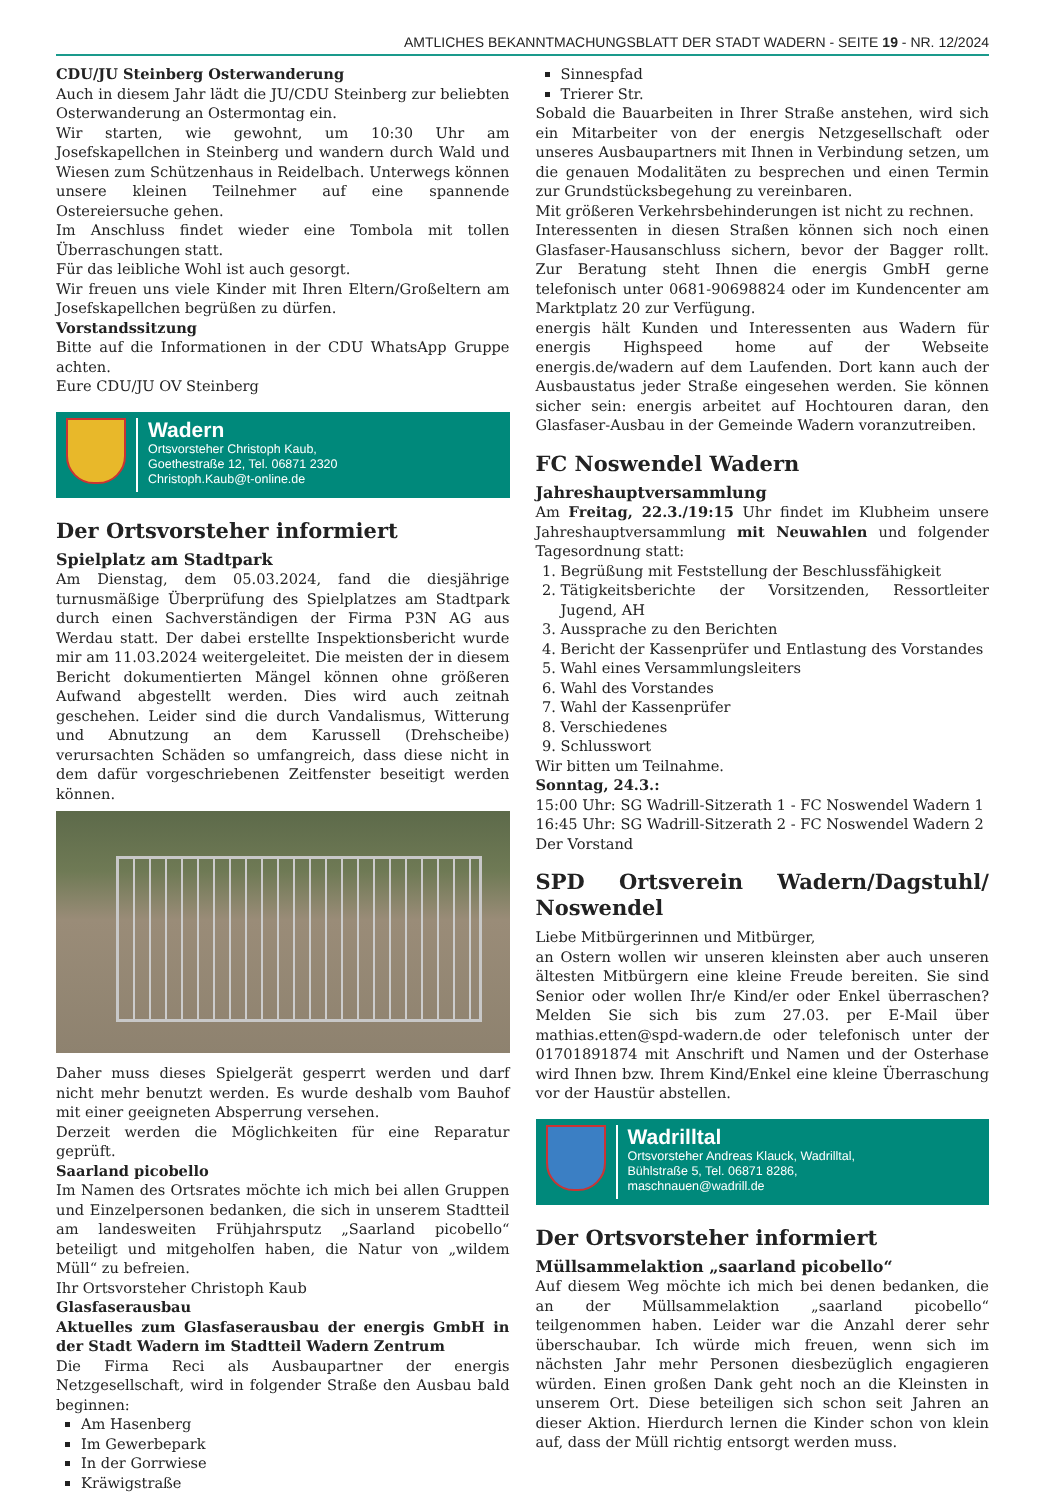AMTLICHES BEKANNTMACHUNGSBLATT DER STADT WADERN - SEITE 19 - NR. 12/2024
CDU/JU Steinberg Osterwanderung
Auch in diesem Jahr lädt die JU/CDU Steinberg zur beliebten Osterwanderung an Ostermontag ein.
Wir starten, wie gewohnt, um 10:30 Uhr am Josefskapellchen in Steinberg und wandern durch Wald und Wiesen zum Schützenhaus in Reidelbach. Unterwegs können unsere kleinen Teilnehmer auf eine spannende Ostereiersuche gehen.
Im Anschluss findet wieder eine Tombola mit tollen Überraschungen statt.
Für das leibliche Wohl ist auch gesorgt.
Wir freuen uns viele Kinder mit Ihren Eltern/Großeltern am Josefskapellchen begrüßen zu dürfen.
Vorstandssitzung
Bitte auf die Informationen in der CDU WhatsApp Gruppe achten.
Eure CDU/JU OV Steinberg
Wadern
Ortsvorsteher Christoph Kaub,
Goethestraße 12, Tel. 06871 2320
Christoph.Kaub@t-online.de
Der Ortsvorsteher informiert
Spielplatz am Stadtpark
Am Dienstag, dem 05.03.2024, fand die diesjährige turnusmäßige Überprüfung des Spielplatzes am Stadtpark durch einen Sachverständigen der Firma P3N AG aus Werdau statt. Der dabei erstellte Inspektionsbericht wurde mir am 11.03.2024 weitergeleitet. Die meisten der in diesem Bericht dokumentierten Mängel können ohne größeren Aufwand abgestellt werden. Dies wird auch zeitnah geschehen. Leider sind die durch Vandalismus, Witterung und Abnutzung an dem Karussell (Drehscheibe) verursachten Schäden so umfangreich, dass diese nicht in dem dafür vorgeschriebenen Zeitfenster beseitigt werden können.
Daher muss dieses Spielgerät gesperrt werden und darf nicht mehr benutzt werden. Es wurde deshalb vom Bauhof mit einer geeigneten Absperrung versehen.
Derzeit werden die Möglichkeiten für eine Reparatur geprüft.
Saarland picobello
Im Namen des Ortsrates möchte ich mich bei allen Gruppen und Einzelpersonen bedanken, die sich in unserem Stadtteil am landesweiten Frühjahrsputz „Saarland picobello“ beteiligt und mitgeholfen haben, die Natur von „wildem Müll“ zu befreien.
Ihr Ortsvorsteher Christoph Kaub
Glasfaserausbau
Aktuelles zum Glasfaserausbau der energis GmbH in der Stadt Wadern im Stadtteil Wadern Zentrum
Die Firma Reci als Ausbaupartner der energis Netzgesellschaft, wird in folgender Straße den Ausbau bald beginnen:
Am Hasenberg
Im Gewerbepark
In der Gorrwiese
Kräwigstraße
Sinnespfad
Trierer Str.
Sobald die Bauarbeiten in Ihrer Straße anstehen, wird sich ein Mitarbeiter von der energis Netzgesellschaft oder unseres Ausbaupartners mit Ihnen in Verbindung setzen, um die genauen Modalitäten zu besprechen und einen Termin zur Grundstücksbegehung zu vereinbaren.
Mit größeren Verkehrsbehinderungen ist nicht zu rechnen.
Interessenten in diesen Straßen können sich noch einen Glasfaser-Hausanschluss sichern, bevor der Bagger rollt. Zur Beratung steht Ihnen die energis GmbH gerne telefonisch unter 0681-90698824 oder im Kundencenter am Marktplatz 20 zur Verfügung.
energis hält Kunden und Interessenten aus Wadern für energis Highspeed home auf der Webseite energis.de/wadern auf dem Laufenden. Dort kann auch der Ausbaustatus jeder Straße eingesehen werden. Sie können sicher sein: energis arbeitet auf Hochtouren daran, den Glasfaser-Ausbau in der Gemeinde Wadern voranzutreiben.
FC Noswendel Wadern
Jahreshauptversammlung
Am Freitag, 22.3./19:15 Uhr findet im Klubheim unsere Jahreshauptversammlung mit Neuwahlen und folgender Tagesordnung statt:
1. Begrüßung mit Feststellung der Beschlussfähigkeit
2. Tätigkeitsberichte der Vorsitzenden, Ressortleiter Jugend, AH
3. Aussprache zu den Berichten
4. Bericht der Kassenprüfer und Entlastung des Vorstandes
5. Wahl eines Versammlungsleiters
6. Wahl des Vorstandes
7. Wahl der Kassenprüfer
8. Verschiedenes
9. Schlusswort
Wir bitten um Teilnahme.
Sonntag, 24.3.:
15:00 Uhr: SG Wadrill-Sitzerath 1 - FC Noswendel Wadern 1
16:45 Uhr: SG Wadrill-Sitzerath 2 - FC Noswendel Wadern 2
Der Vorstand
SPD Ortsverein Wadern/Dagstuhl/ Noswendel
Liebe Mitbürgerinnen und Mitbürger,
an Ostern wollen wir unseren kleinsten aber auch unseren ältesten Mitbürgern eine kleine Freude bereiten. Sie sind Senior oder wollen Ihr/e Kind/er oder Enkel überraschen? Melden Sie sich bis zum 27.03. per E-Mail über mathias.etten@spd-wadern.de oder telefonisch unter der 01701891874 mit Anschrift und Namen und der Osterhase wird Ihnen bzw. Ihrem Kind/Enkel eine kleine Überraschung vor der Haustür abstellen.
Wadrilltal
Ortsvorsteher Andreas Klauck, Wadrilltal,
Bühlstraße 5, Tel. 06871 8286,
maschnauen@wadrill.de
Der Ortsvorsteher informiert
Müllsammelaktion „saarland picobello“
Auf diesem Weg möchte ich mich bei denen bedanken, die an der Müllsammelaktion „saarland picobello“ teilgenommen haben. Leider war die Anzahl derer sehr überschaubar. Ich würde mich freuen, wenn sich im nächsten Jahr mehr Personen diesbezüglich engagieren würden. Einen großen Dank geht noch an die Kleinsten in unserem Ort. Diese beteiligen sich schon seit Jahren an dieser Aktion. Hierdurch lernen die Kinder schon von klein auf, dass der Müll richtig entsorgt werden muss.